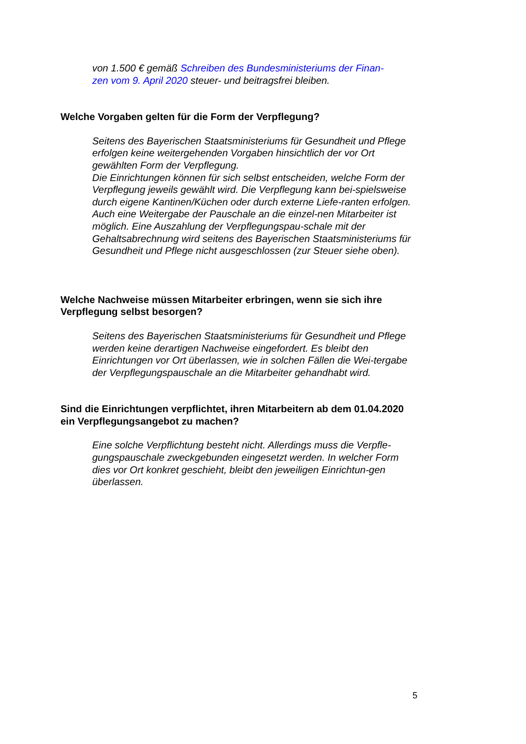von 1.500 € gemäß Schreiben des Bundesministeriums der Finan-
zen vom 9. April 2020 steuer- und beitragsfrei bleiben.
Welche Vorgaben gelten für die Form der Verpflegung?
Seitens des Bayerischen Staatsministeriums für Gesundheit und Pflege erfolgen keine weitergehenden Vorgaben hinsichtlich der vor Ort gewählten Form der Verpflegung.
Die Einrichtungen können für sich selbst entscheiden, welche Form der Verpflegung jeweils gewählt wird. Die Verpflegung kann bei-spielsweise durch eigene Kantinen/Küchen oder durch externe Liefe-ranten erfolgen. Auch eine Weitergabe der Pauschale an die einzel-nen Mitarbeiter ist möglich. Eine Auszahlung der Verpflegungspau-schale mit der Gehaltsabrechnung wird seitens des Bayerischen Staatsministeriums für Gesundheit und Pflege nicht ausgeschlossen (zur Steuer siehe oben).
Welche Nachweise müssen Mitarbeiter erbringen, wenn sie sich ihre Verpflegung selbst besorgen?
Seitens des Bayerischen Staatsministeriums für Gesundheit und Pflege werden keine derartigen Nachweise eingefordert. Es bleibt den Einrichtungen vor Ort überlassen, wie in solchen Fällen die Wei-tergabe der Verpflegungspauschale an die Mitarbeiter gehandhabt wird.
Sind die Einrichtungen verpflichtet, ihren Mitarbeitern ab dem 01.04.2020 ein Verpflegungsangebot zu machen?
Eine solche Verpflichtung besteht nicht. Allerdings muss die Verpfle-gungspauschale zweckgebunden eingesetzt werden. In welcher Form dies vor Ort konkret geschieht, bleibt den jeweiligen Einrichtun-gen überlassen.
5